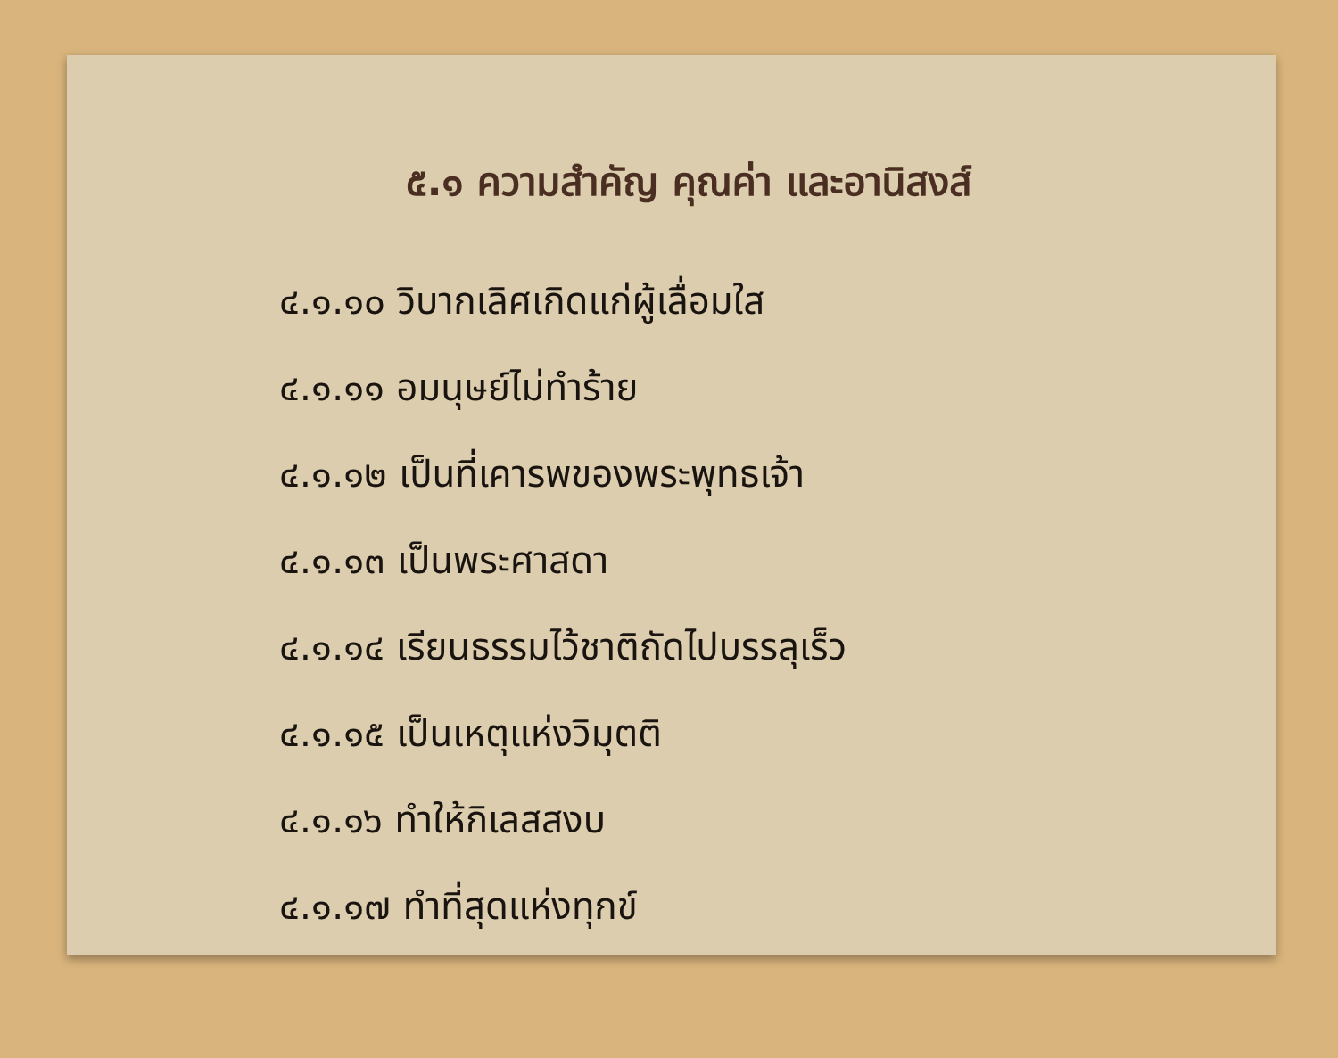๕.๑ ความสำคัญ คุณค่า และอานิสงส์
๔.๑.๑๐ วิบากเลิศเกิดแก่ผู้เลื่อมใส
๔.๑.๑๑ อมนุษย์ไม่ทำร้าย
๔.๑.๑๒ เป็นที่เคารพของพระพุทธเจ้า
๔.๑.๑๓ เป็นพระศาสดา
๔.๑.๑๔ เรียนธรรมไว้ชาติถัดไปบรรลุเร็ว
๔.๑.๑๕ เป็นเหตุแห่งวิมุตติ
๔.๑.๑๖ ทำให้กิเลสสงบ
๔.๑.๑๗ ทำที่สุดแห่งทุกข์